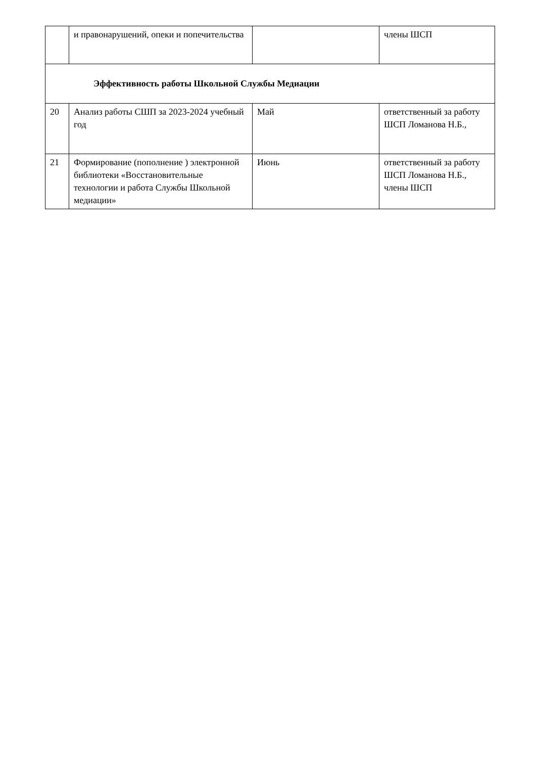| | и правонарушений, опеки и попечительства | | члены ШСП |
| Эффективность работы Школьной Службы Медиации | | | |
| 20 | Анализ работы СШП за 2023-2024 учебный год | Май | ответственный за работу ШСП Ломанова Н.Б., |
| 21 | Формирование (пополнение ) электронной библиотеки «Восстановительные технологии и работа Службы Школьной медиации» | Июнь | ответственный за работу ШСП Ломанова Н.Б., члены ШСП |